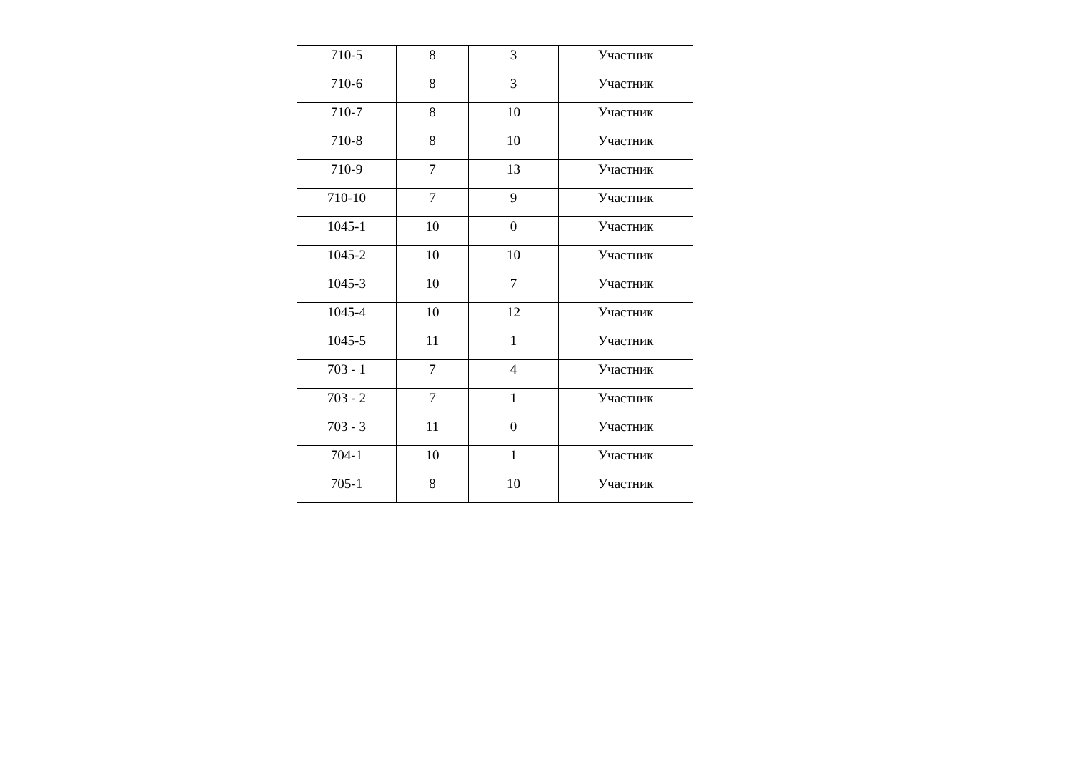| 710-5 | 8 | 3 | Участник |
| 710-6 | 8 | 3 | Участник |
| 710-7 | 8 | 10 | Участник |
| 710-8 | 8 | 10 | Участник |
| 710-9 | 7 | 13 | Участник |
| 710-10 | 7 | 9 | Участник |
| 1045-1 | 10 | 0 | Участник |
| 1045-2 | 10 | 10 | Участник |
| 1045-3 | 10 | 7 | Участник |
| 1045-4 | 10 | 12 | Участник |
| 1045-5 | 11 | 1 | Участник |
| 703 - 1 | 7 | 4 | Участник |
| 703 - 2 | 7 | 1 | Участник |
| 703 - 3 | 11 | 0 | Участник |
| 704-1 | 10 | 1 | Участник |
| 705-1 | 8 | 10 | Участник |